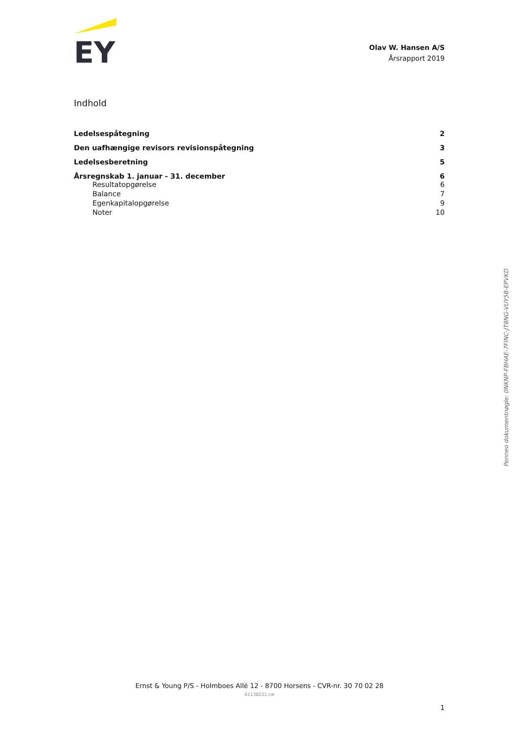EY
Olav W. Hansen A/S
Årsrapport 2019
Indhold
Ledelsespåtegning 2
Den uafhængige revisors revisionspåtegning 3
Ledelsesberetning 5
Årsregnskab 1. januar - 31. december 6
Resultatopgørelse 6
Balance 7
Egenkapitalopgørelse 9
Noter 10
Penneo dokumentnøgle: 0NKNP-FBHAE-7FINC-JT8NG-VUY5B-EPVKD
Ernst & Young P/S - Holmboes Allé 12 - 8700 Horsens - CVR-nr. 30 70 02 28
61138231.cw
1